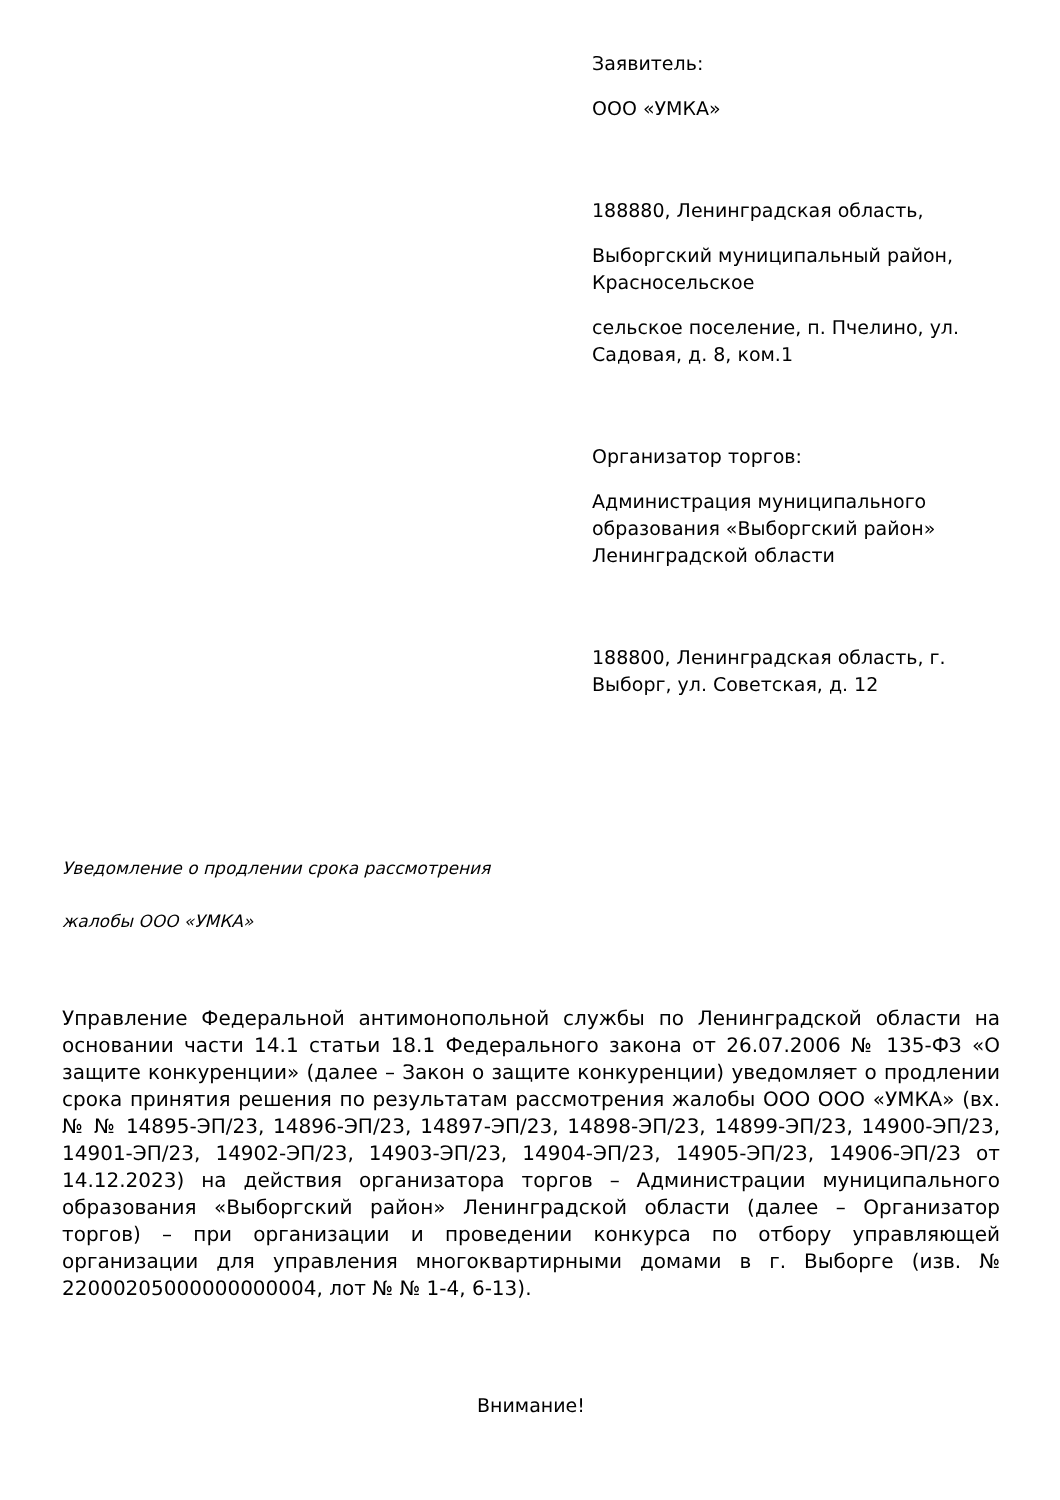Заявитель:
ООО «УМКА»
188880, Ленинградская область,
Выборгский муниципальный район, Красносельское
сельское поселение, п. Пчелино, ул. Садовая, д. 8, ком.1
Организатор торгов:
Администрация муниципального образования «Выборгский район» Ленинградской области
188800, Ленинградская область, г. Выборг, ул. Советская, д. 12
Уведомление о продлении срока рассмотрения
жалобы ООО «УМКА»
Управление Федеральной антимонопольной службы по Ленинградской области на основании части 14.1 статьи 18.1 Федерального закона от 26.07.2006 № 135-ФЗ «О защите конкуренции» (далее – Закон о защите конкуренции) уведомляет о продлении срока принятия решения по результатам рассмотрения жалобы ООО ООО «УМКА» (вх. № № 14895-ЭП/23, 14896-ЭП/23, 14897-ЭП/23, 14898-ЭП/23, 14899-ЭП/23, 14900-ЭП/23, 14901-ЭП/23, 14902-ЭП/23, 14903-ЭП/23, 14904-ЭП/23, 14905-ЭП/23, 14906-ЭП/23 от 14.12.2023) на действия организатора торгов – Администрации муниципального образования «Выборгский район» Ленинградской области (далее – Организатор торгов) – при организации и проведении конкурса по отбору управляющей организации для управления многоквартирными домами в г. Выборге (изв. № 22000205000000000004, лот № № 1-4, 6-13).
Внимание!